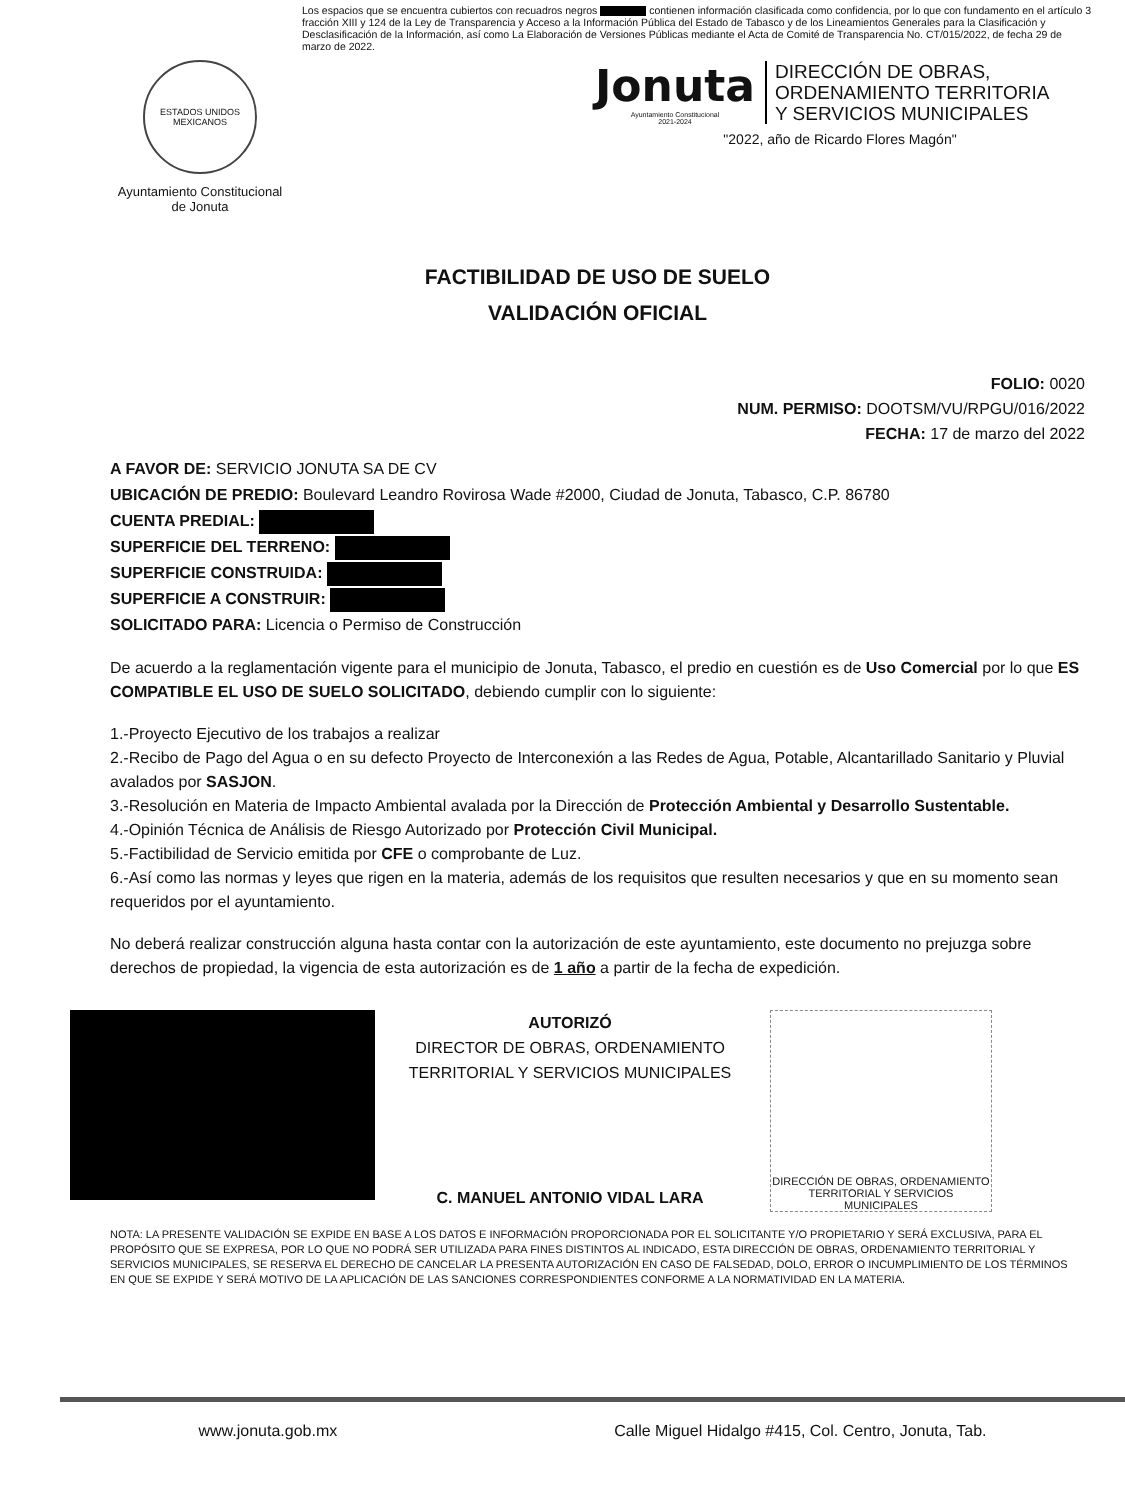Los espacios que se encuentra cubiertos con recuadros negros contienen información clasificada como confidencia, por lo que con fundamento en el artículo 3 fracción XIII y 124 de la Ley de Transparencia y Acceso a la Información Pública del Estado de Tabasco y de los Lineamientos Generales para la Clasificación y Desclasificación de la Información, así como La Elaboración de Versiones Públicas mediante el Acta de Comité de Transparencia No. CT/015/2022, de fecha 29 de marzo de 2022.
ESTADOS UNIDOS MEXICANOS
Ayuntamiento Constitucional
de Jonuta
Jonuta
Ayuntamiento Constitucional
2021-2024
DIRECCIÓN DE OBRAS,
ORDENAMIENTO TERRITORIA
Y SERVICIOS MUNICIPALES
"2022, año de Ricardo Flores Magón"
FACTIBILIDAD DE USO DE SUELO
VALIDACIÓN OFICIAL
FOLIO: 0020
NUM. PERMISO: DOOTSM/VU/RPGU/016/2022
FECHA: 17 de marzo del 2022
A FAVOR DE: SERVICIO JONUTA SA DE CV
UBICACIÓN DE PREDIO: Boulevard Leandro Rovirosa Wade #2000, Ciudad de Jonuta, Tabasco, C.P. 86780
CUENTA PREDIAL:
SUPERFICIE DEL TERRENO:
SUPERFICIE CONSTRUIDA:
SUPERFICIE A CONSTRUIR:
SOLICITADO PARA: Licencia o Permiso de Construcción
De acuerdo a la reglamentación vigente para el municipio de Jonuta, Tabasco, el predio en cuestión es de Uso Comercial por lo que ES COMPATIBLE EL USO DE SUELO SOLICITADO, debiendo cumplir con lo siguiente:
1.-Proyecto Ejecutivo de los trabajos a realizar
2.-Recibo de Pago del Agua o en su defecto Proyecto de Interconexión a las Redes de Agua, Potable, Alcantarillado Sanitario y Pluvial avalados por SASJON.
3.-Resolución en Materia de Impacto Ambiental avalada por la Dirección de Protección Ambiental y Desarrollo Sustentable.
4.-Opinión Técnica de Análisis de Riesgo Autorizado por Protección Civil Municipal.
5.-Factibilidad de Servicio emitida por CFE o comprobante de Luz.
6.-Así como las normas y leyes que rigen en la materia, además de los requisitos que resulten necesarios y que en su momento sean requeridos por el ayuntamiento.
No deberá realizar construcción alguna hasta contar con la autorización de este ayuntamiento, este documento no prejuzga sobre derechos de propiedad, la vigencia de esta autorización es de 1 año a partir de la fecha de expedición.
AUTORIZÓ
DIRECTOR DE OBRAS, ORDENAMIENTO TERRITORIAL Y SERVICIOS MUNICIPALES
C. MANUEL ANTONIO VIDAL LARA
DIRECCIÓN DE OBRAS, ORDENAMIENTO TERRITORIAL Y SERVICIOS MUNICIPALES
NOTA: LA PRESENTE VALIDACIÓN SE EXPIDE EN BASE A LOS DATOS E INFORMACIÓN PROPORCIONADA POR EL SOLICITANTE Y/O PROPIETARIO Y SERÁ EXCLUSIVA, PARA EL PROPÓSITO QUE SE EXPRESA, POR LO QUE NO PODRÁ SER UTILIZADA PARA FINES DISTINTOS AL INDICADO, ESTA DIRECCIÓN DE OBRAS, ORDENAMIENTO TERRITORIAL Y SERVICIOS MUNICIPALES, SE RESERVA EL DERECHO DE CANCELAR LA PRESENTA AUTORIZACIÓN EN CASO DE FALSEDAD, DOLO, ERROR O INCUMPLIMIENTO DE LOS TÉRMINOS EN QUE SE EXPIDE Y SERÁ MOTIVO DE LA APLICACIÓN DE LAS SANCIONES CORRESPONDIENTES CONFORME A LA NORMATIVIDAD EN LA MATERIA.
www.jonuta.gob.mx Calle Miguel Hidalgo #415, Col. Centro, Jonuta, Tab.